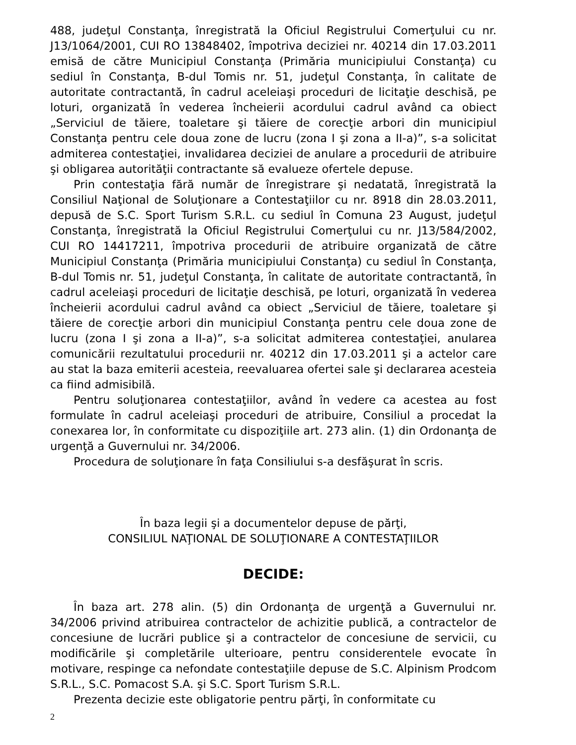488, judeţul Constanţa, înregistrată la Oficiul Registrului Comerţului cu nr. J13/1064/2001, CUI RO 13848402, împotriva deciziei nr. 40214 din 17.03.2011 emisă de către Municipiul Constanţa (Primăria municipiului Constanţa) cu sediul în Constanţa, B-dul Tomis nr. 51, judeţul Constanţa, în calitate de autoritate contractantă, în cadrul aceleiaşi proceduri de licitaţie deschisă, pe loturi, organizată în vederea încheierii acordului cadrul având ca obiect „Serviciul de tăiere, toaletare şi tăiere de corecţie arbori din municipiul Constanţa pentru cele doua zone de lucru (zona I şi zona a II-a)”, s-a solicitat admiterea contestaţiei, invalidarea deciziei de anulare a procedurii de atribuire şi obligarea autorităţii contractante să evalueze ofertele depuse.
Prin contestaţia fără număr de înregistrare şi nedatată, înregistrată la Consiliul Naţional de Soluţionare a Contestaţiilor cu nr. 8918 din 28.03.2011, depusă de S.C. Sport Turism S.R.L. cu sediul în Comuna 23 August, judeţul Constanţa, înregistrată la Oficiul Registrului Comerţului cu nr. J13/584/2002, CUI RO 14417211, împotriva procedurii de atribuire organizată de către Municipiul Constanţa (Primăria municipiului Constanţa) cu sediul în Constanţa, B-dul Tomis nr. 51, judeţul Constanţa, în calitate de autoritate contractantă, în cadrul aceleiaşi proceduri de licitaţie deschisă, pe loturi, organizată în vederea încheierii acordului cadrul având ca obiect „Serviciul de tăiere, toaletare şi tăiere de corecţie arbori din municipiul Constanţa pentru cele doua zone de lucru (zona I şi zona a II-a)”, s-a solicitat admiterea contestaţiei, anularea comunicării rezultatului procedurii nr. 40212 din 17.03.2011 şi a actelor care au stat la baza emiterii acesteia, reevaluarea ofertei sale şi declararea acesteia ca fiind admisibilă.
Pentru soluţionarea contestaţiilor, având în vedere ca acestea au fost formulate în cadrul aceleiaşi proceduri de atribuire, Consiliul a procedat la conexarea lor, în conformitate cu dispoziţiile art. 273 alin. (1) din Ordonanţa de urgenţă a Guvernului nr. 34/2006.
Procedura de soluţionare în faţa Consiliului s-a desfăşurat în scris.
În baza legii şi a documentelor depuse de părţi,
CONSILIUL NAŢIONAL DE SOLUŢIONARE A CONTESTAŢIILOR
DECIDE:
În baza art. 278 alin. (5) din Ordonanţa de urgenţă a Guvernului nr. 34/2006 privind atribuirea contractelor de achizitie publică, a contractelor de concesiune de lucrări publice şi a contractelor de concesiune de servicii, cu modificările şi completările ulterioare, pentru considerentele evocate în motivare, respinge ca nefondate contestaţiile depuse de S.C. Alpinism Prodcom S.R.L., S.C. Pomacost S.A. şi S.C. Sport Turism S.R.L.
Prezenta decizie este obligatorie pentru părţi, în conformitate cu
2